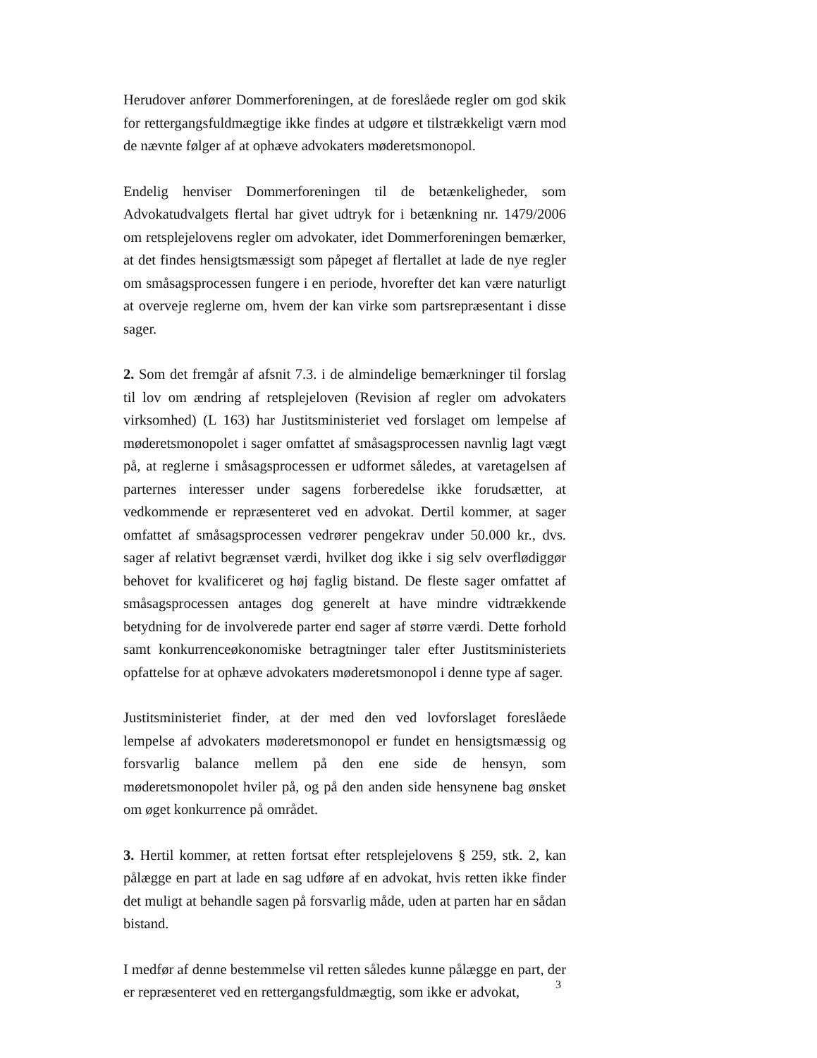Herudover anfører Dommerforeningen, at de foreslåede regler om god skik for rettergangsfuldmægtige ikke findes at udgøre et tilstrækkeligt værn mod de nævnte følger af at ophæve advokaters møderetsmonopol.
Endelig henviser Dommerforeningen til de betænkeligheder, som Advokatudvalgets flertal har givet udtryk for i betænkning nr. 1479/2006 om retsplejelovens regler om advokater, idet Dommerforeningen bemærker, at det findes hensigtsmæssigt som påpeget af flertallet at lade de nye regler om småsagsprocessen fungere i en periode, hvorefter det kan være naturligt at overveje reglerne om, hvem der kan virke som partsrepræsentant i disse sager.
2. Som det fremgår af afsnit 7.3. i de almindelige bemærkninger til forslag til lov om ændring af retsplejeloven (Revision af regler om advokaters virksomhed) (L 163) har Justitsministeriet ved forslaget om lempelse af møderetsmonopolet i sager omfattet af småsagsprocessen navnlig lagt vægt på, at reglerne i småsagsprocessen er udformet således, at varetagelsen af parternes interesser under sagens forberedelse ikke forudsætter, at vedkommende er repræsenteret ved en advokat. Dertil kommer, at sager omfattet af småsagsprocessen vedrører pengekrav under 50.000 kr., dvs. sager af relativt begrænset værdi, hvilket dog ikke i sig selv overflødiggør behovet for kvalificeret og høj faglig bistand. De fleste sager omfattet af småsagsprocessen antages dog generelt at have mindre vidtrækkende betydning for de involverede parter end sager af større værdi. Dette forhold samt konkurrenceøkonomiske betragtninger taler efter Justitsministeriets opfattelse for at ophæve advokaters møderetsmonopol i denne type af sager.
Justitsministeriet finder, at der med den ved lovforslaget foreslåede lempelse af advokaters møderetsmonopol er fundet en hensigtsmæssig og forsvarlig balance mellem på den ene side de hensyn, som møderetsmonopolet hviler på, og på den anden side hensynene bag ønsket om øget konkurrence på området.
3. Hertil kommer, at retten fortsat efter retsplejelovens § 259, stk. 2, kan pålægge en part at lade en sag udføre af en advokat, hvis retten ikke finder det muligt at behandle sagen på forsvarlig måde, uden at parten har en sådan bistand.
I medfør af denne bestemmelse vil retten således kunne pålægge en part, der er repræsenteret ved en rettergangsfuldmægtig, som ikke er advokat,
3